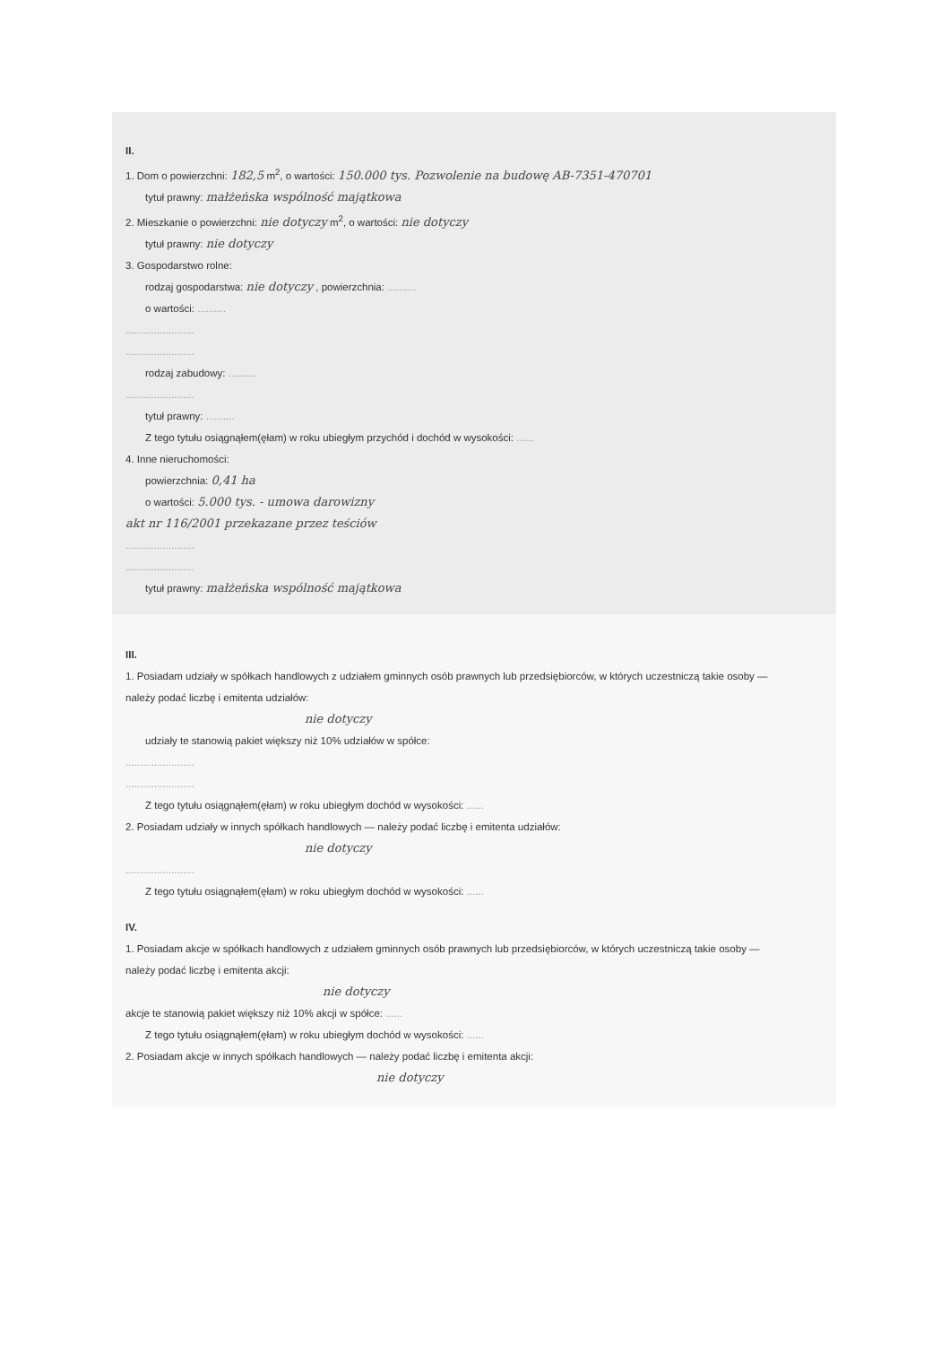II.
1. Dom o powierzchni: 182,5 m<sup>2</sup>, o wartości: 150.000 tys. Pozwolenie na budowę AB-7351-470701
tytuł prawny: małżeńska wspólność majątkowa
2. Mieszkanie o powierzchni: nie dotyczy m<sup>2</sup>, o wartości: nie dotyczy
tytuł prawny: nie dotyczy
3. Gospodarstwo rolne:
rodzaj gospodarstwa: nie dotyczy , powierzchnia: ..........
o wartości: ..........
........................
........................
rodzaj zabudowy: ..........
........................
tytuł prawny: ..........
Z tego tytułu osiągnąłem(ęłam) w roku ubiegłym przychód i dochód w wysokości: ......
4. Inne nieruchomości:
powierzchnia: 0,41 ha
o wartości: 5.000 tys. - umowa darowizny
akt nr 116/2001 przekazane przez teściów
........................
........................
tytuł prawny: małżeńska wspólność majątkowa
III.
1. Posiadam udziały w spółkach handlowych z udziałem gminnych osób prawnych lub przedsiębiorców, w których uczestniczą takie osoby — należy podać liczbę i emitenta udziałów:
nie dotyczy
udziały te stanowią pakiet większy niż 10% udziałów w spółce:
........................
........................
Z tego tytułu osiągnąłem(ęłam) w roku ubiegłym dochód w wysokości: ......
2. Posiadam udziały w innych spółkach handlowych — należy podać liczbę i emitenta udziałów:
nie dotyczy
........................
Z tego tytułu osiągnąłem(ęłam) w roku ubiegłym dochód w wysokości: ......
IV.
1. Posiadam akcje w spółkach handlowych z udziałem gminnych osób prawnych lub przedsiębiorców, w których uczestniczą takie osoby — należy podać liczbę i emitenta akcji:
nie dotyczy
akcje te stanowią pakiet większy niż 10% akcji w spółce: ......
Z tego tytułu osiągnąłem(ęłam) w roku ubiegłym dochód w wysokości: ......
2. Posiadam akcje w innych spółkach handlowych — należy podać liczbę i emitenta akcji:
nie dotyczy